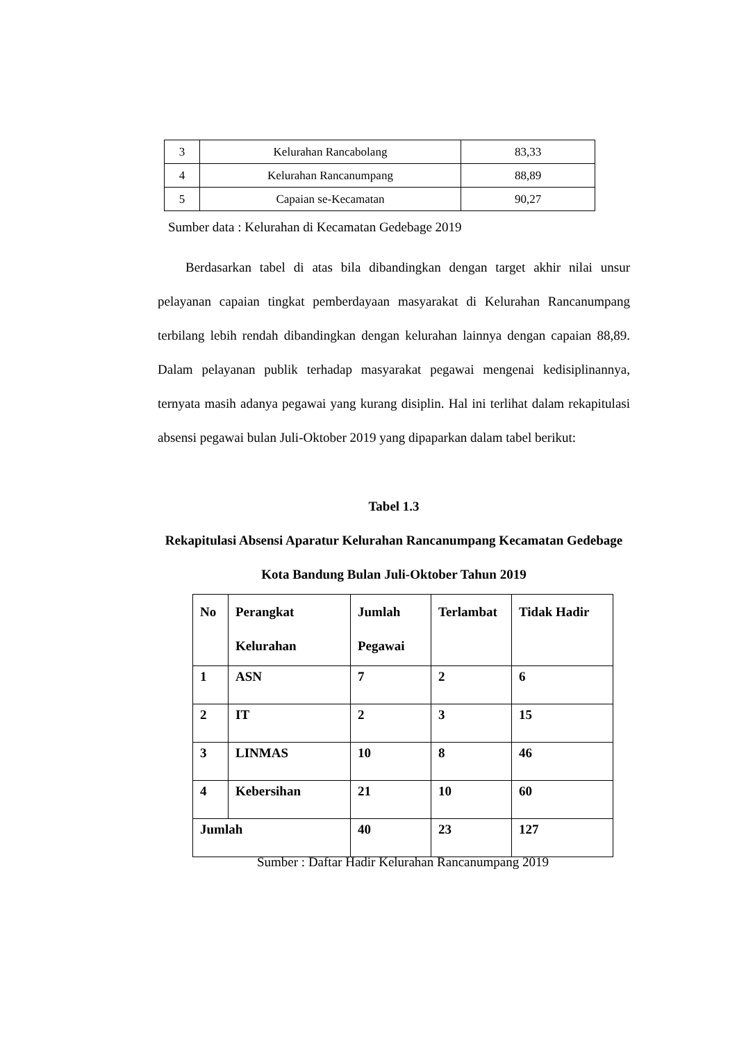| 3 | Kelurahan Rancabolang | 83,33 |
| 4 | Kelurahan Rancanumpang | 88,89 |
| 5 | Capaian se-Kecamatan | 90,27 |
Sumber data : Kelurahan di Kecamatan Gedebage 2019
Berdasarkan tabel di atas bila dibandingkan dengan target akhir nilai unsur pelayanan capaian tingkat pemberdayaan masyarakat di Kelurahan Rancanumpang terbilang lebih rendah dibandingkan dengan kelurahan lainnya dengan capaian 88,89. Dalam pelayanan publik terhadap masyarakat pegawai mengenai kedisiplinannya, ternyata masih adanya pegawai yang kurang disiplin. Hal ini terlihat dalam rekapitulasi absensi pegawai bulan Juli-Oktober 2019 yang dipaparkan dalam tabel berikut:
Tabel 1.3
Rekapitulasi Absensi Aparatur Kelurahan Rancanumpang Kecamatan Gedebage Kota Bandung Bulan Juli-Oktober Tahun 2019
| No | Perangkat Kelurahan | Jumlah Pegawai | Terlambat | Tidak Hadir |
| --- | --- | --- | --- | --- |
| 1 | ASN | 7 | 2 | 6 |
| 2 | IT | 2 | 3 | 15 |
| 3 | LINMAS | 10 | 8 | 46 |
| 4 | Kebersihan | 21 | 10 | 60 |
| Jumlah | | 40 | 23 | 127 |
Sumber : Daftar Hadir Kelurahan Rancanumpang 2019